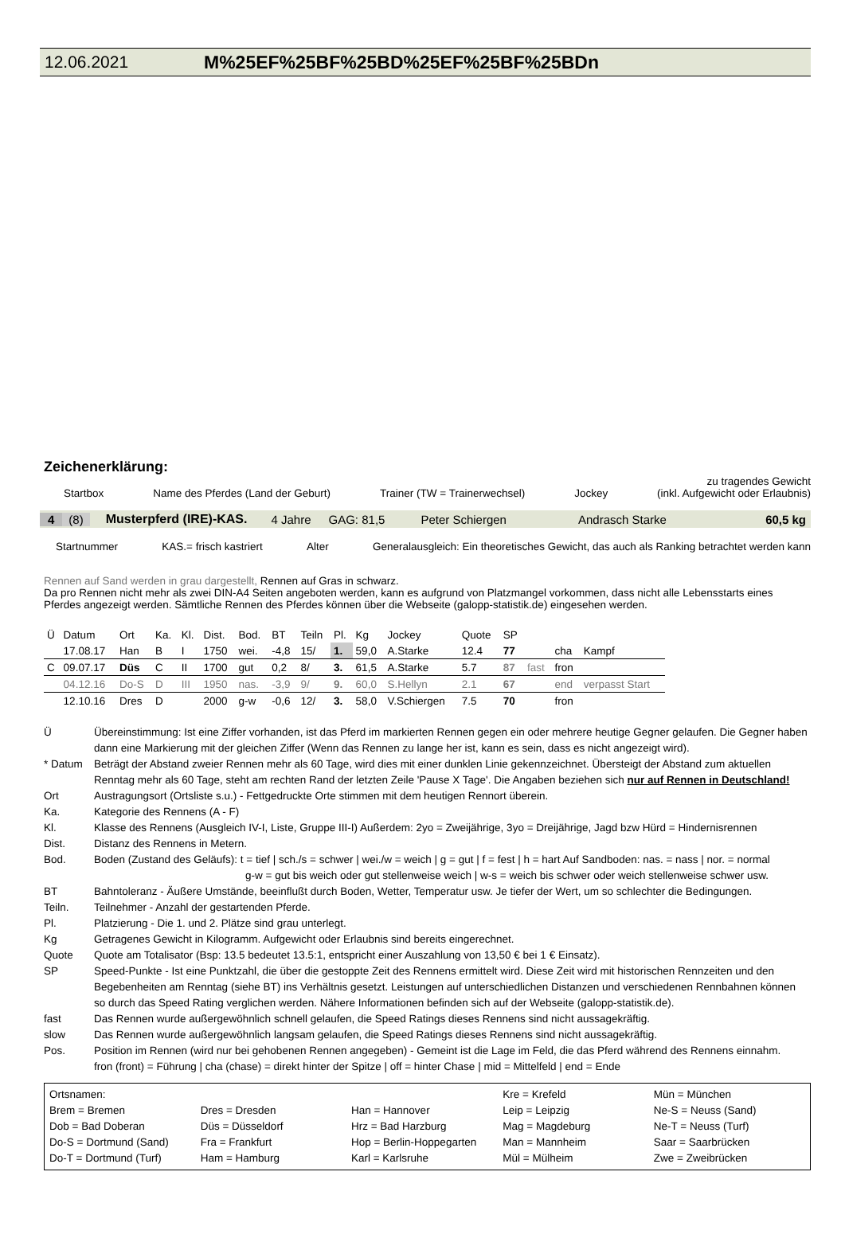12.06.2021 M%25EF%25BF%25BD%25EF%25BF%25BDn
Zeichenerklärung:
zu tragendes Gewicht
Startbox Name des Pferdes (Land der Geburt) Trainer (TW = Trainerwechsel) Jockey (inkl. Aufgewicht oder Erlaubnis)
4 (8) Musterpferd (IRE)-KAS. 4 Jahre GAG: 81,5 Peter Schiergen Andrasch Starke 60,5 kg
Startnummer KAS.= frisch kastriert Alter Generalausgleich: Ein theoretisches Gewicht, das auch als Ranking betrachtet werden kann
Rennen auf Sand werden in grau dargestellt, Rennen auf Gras in schwarz.
Da pro Rennen nicht mehr als zwei DIN-A4 Seiten angeboten werden, kann es aufgrund von Platzmangel vorkommen, dass nicht alle Lebensstarts eines Pferdes angezeigt werden. Sämtliche Rennen des Pferdes können über die Webseite (galopp-statistik.de) eingesehen werden.
| Ü | Datum | Ort | Ka. | Kl. | Dist. | Bod. | BT | Teiln | Pl. | Kg | Jockey | Quote | SP | | | |
| | 17.08.17 | Han | B | I | 1750 | wei. | -4,8 | 15/ | 1. | 59,0 | A.Starke | 12.4 | 77 | | cha | Kampf |
| C | 09.07.17 | Düs | C | II | 1700 | gut | 0,2 | 8/ | 3. | 61,5 | A.Starke | 5.7 | 87 | fast | fron | |
| | 04.12.16 | Do-S | D | III | 1950 | nas. | -3,9 | 9/ | 9. | 60,0 | S.Hellyn | 2.1 | 67 | | end | verpasst Start |
| | 12.10.16 | Dres | D | | 2000 | g-w | -0,6 | 12/ | 3. | 58,0 | V.Schiergen | 7.5 | 70 | | fron | |
| Ü | Übereinstimmung: Ist eine Ziffer vorhanden, ist das Pferd im markierten Rennen gegen ein oder mehrere heutige Gegner gelaufen. Die Gegner haben dann eine Markierung mit der gleichen Ziffer (Wenn das Rennen zu lange her ist, kann es sein, dass es nicht angezeigt wird). |
| * Datum | Beträgt der Abstand zweier Rennen mehr als 60 Tage, wird dies mit einer dunklen Linie gekennzeichnet. Übersteigt der Abstand zum aktuellen Renntag mehr als 60 Tage, steht am rechten Rand der letzten Zeile 'Pause X Tage'. Die Angaben beziehen sich nur auf Rennen in Deutschland! |
| Ort | Austragungsort (Ortsliste s.u.) - Fettgedruckte Orte stimmen mit dem heutigen Rennort überein. |
| Ka. | Kategorie des Rennens (A - F) |
| Kl. | Klasse des Rennens (Ausgleich IV-I, Liste, Gruppe III-I) Außerdem: 2yo = Zweijährige, 3yo = Dreijährige, Jagd bzw Hürd = Hindernisrennen |
| Dist. | Distanz des Rennens in Metern. |
| Bod. | Boden (Zustand des Geläufs): t = tief / sch./s = schwer / wei./w = weich / g = gut / f = fest / h = hart Auf Sandboden: nas. = nass / nor. = normal g-w = gut bis weich oder gut stellenweise weich / w-s = weich bis schwer oder weich stellenweise schwer usw. |
| BT | Bahntoleranz - Äußere Umstände, beeinflußt durch Boden, Wetter, Temperatur usw. Je tiefer der Wert, um so schlechter die Bedingungen. |
| Teiln. | Teilnehmer - Anzahl der gestartenden Pferde. |
| Pl. | Platzierung - Die 1. und 2. Plätze sind grau unterlegt. |
| Kg | Getragenes Gewicht in Kilogramm. Aufgewicht oder Erlaubnis sind bereits eingerechnet. |
| Quote | Quote am Totalisator (Bsp: 13.5 bedeutet 13.5:1, entspricht einer Auszahlung von 13,50 € bei 1 € Einsatz). |
| SP | Speed-Punkte - Ist eine Punktzahl, die über die gestoppte Zeit des Rennens ermittelt wird. Diese Zeit wird mit historischen Rennzeiten und den Begebenheiten am Renntag (siehe BT) ins Verhältnis gesetzt. Leistungen auf unterschiedlichen Distanzen und verschiedenen Rennbahnen können so durch das Speed Rating verglichen werden. Nähere Informationen befinden sich auf der Webseite (galopp-statistik.de). |
| fast | Das Rennen wurde außergewöhnlich schnell gelaufen, die Speed Ratings dieses Rennens sind nicht aussagekräftig. |
| slow | Das Rennen wurde außergewöhnlich langsam gelaufen, die Speed Ratings dieses Rennens sind nicht aussagekräftig. |
| Pos. | Position im Rennen (wird nur bei gehobenen Rennen angegeben) - Gemeint ist die Lage im Feld, die das Pferd während des Rennens einnahm. fron (front) = Führung / cha (chase) = direkt hinter der Spitze / off = hinter Chase / mid = Mittelfeld / end = Ende |
| Ortsnamen: | | | Kre = Krefeld | Mün = München |
| Brem = Bremen | Dres = Dresden | Han = Hannover | Leip = Leipzig | Ne-S = Neuss (Sand) |
| Dob = Bad Doberan | Düs = Düsseldorf | Hrz = Bad Harzburg | Mag = Magdeburg | Ne-T = Neuss (Turf) |
| Do-S = Dortmund (Sand) | Fra = Frankfurt | Hop = Berlin-Hoppegarten | Man = Mannheim | Saar = Saarbrücken |
| Do-T = Dortmund (Turf) | Ham = Hamburg | Karl = Karlsruhe | Mül = Mülheim | Zwe = Zweibrücken |